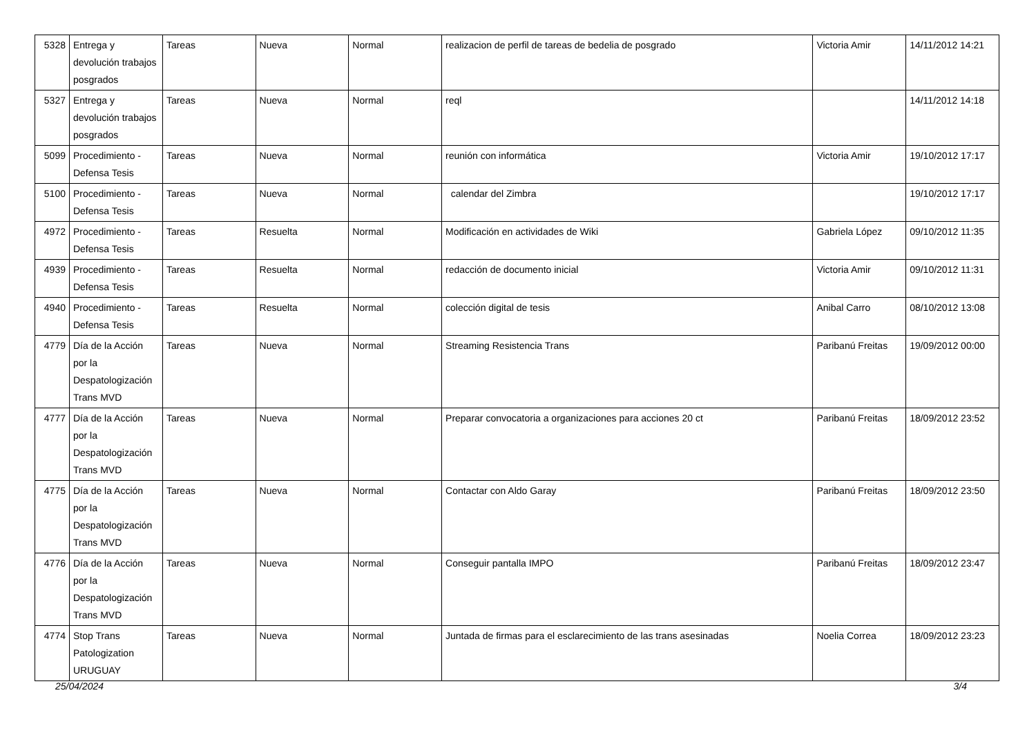| 5328 | Entrega y devolución trabajos posgrados | Tareas | Nueva | Normal | realizacion de perfil de tareas de bedelia de posgrado | Victoria Amir | 14/11/2012 14:21 |
| 5327 | Entrega y devolución trabajos posgrados | Tareas | Nueva | Normal | reql | | 14/11/2012 14:18 |
| 5099 | Procedimiento - Defensa Tesis | Tareas | Nueva | Normal | reunión con informática | Victoria Amir | 19/10/2012 17:17 |
| 5100 | Procedimiento - Defensa Tesis | Tareas | Nueva | Normal | calendar del Zimbra | | 19/10/2012 17:17 |
| 4972 | Procedimiento - Defensa Tesis | Tareas | Resuelta | Normal | Modificación en actividades de Wiki | Gabriela López | 09/10/2012 11:35 |
| 4939 | Procedimiento - Defensa Tesis | Tareas | Resuelta | Normal | redacción de documento inicial | Victoria Amir | 09/10/2012 11:31 |
| 4940 | Procedimiento - Defensa Tesis | Tareas | Resuelta | Normal | colección digital de tesis | Anibal Carro | 08/10/2012 13:08 |
| 4779 | Día de la Acción por la Despatologización Trans MVD | Tareas | Nueva | Normal | Streaming Resistencia Trans | Paribanú Freitas | 19/09/2012 00:00 |
| 4777 | Día de la Acción por la Despatologización Trans MVD | Tareas | Nueva | Normal | Preparar convocatoria a organizaciones para acciones 20 ct | Paribanú Freitas | 18/09/2012 23:52 |
| 4775 | Día de la Acción por la Despatologización Trans MVD | Tareas | Nueva | Normal | Contactar con Aldo Garay | Paribanú Freitas | 18/09/2012 23:50 |
| 4776 | Día de la Acción por la Despatologización Trans MVD | Tareas | Nueva | Normal | Conseguir pantalla IMPO | Paribanú Freitas | 18/09/2012 23:47 |
| 4774 | Stop Trans Patologization URUGUAY | Tareas | Nueva | Normal | Juntada de firmas para el esclarecimiento de las trans asesinadas | Noelia Correa | 18/09/2012 23:23 |
25/04/2024 3/4